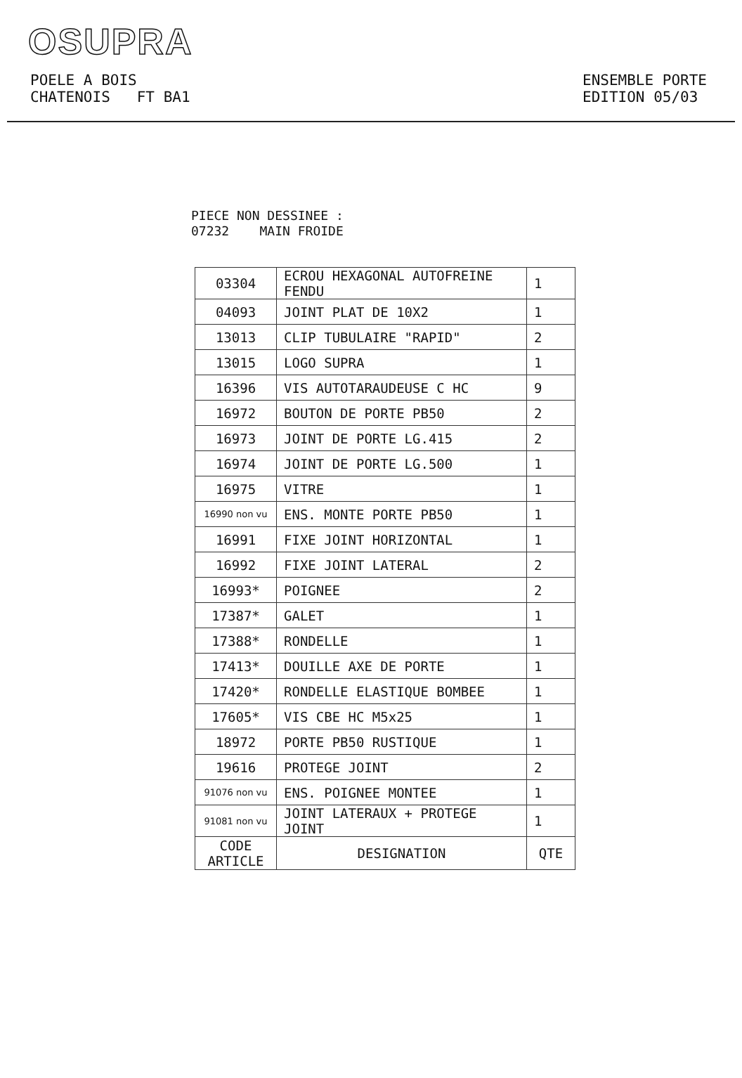OSUPRA
POELE A BOIS
CHATENOIS FT BA1
ENSEMBLE PORTE
EDITION 05/03
PIECE NON DESSINEE :
07232 MAIN FROIDE
| 03304 | ECROU HEXAGONAL AUTOFREINE FENDU | 1 |
| 04093 | JOINT PLAT DE 10X2 | 1 |
| 13013 | CLIP TUBULAIRE "RAPID" | 2 |
| 13015 | LOGO SUPRA | 1 |
| 16396 | VIS AUTOTARAUDEUSE C HC | 9 |
| 16972 | BOUTON DE PORTE PB50 | 2 |
| 16973 | JOINT DE PORTE LG.415 | 2 |
| 16974 | JOINT DE PORTE LG.500 | 1 |
| 16975 | VITRE | 1 |
| 16990 non vu | ENS. MONTE PORTE PB50 | 1 |
| 16991 | FIXE JOINT HORIZONTAL | 1 |
| 16992 | FIXE JOINT LATERAL | 2 |
| 16993* | POIGNEE | 2 |
| 17387* | GALET | 1 |
| 17388* | RONDELLE | 1 |
| 17413* | DOUILLE AXE DE PORTE | 1 |
| 17420* | RONDELLE ELASTIQUE BOMBEE | 1 |
| 17605* | VIS CBE HC M5x25 | 1 |
| 18972 | PORTE PB50 RUSTIQUE | 1 |
| 19616 | PROTEGE JOINT | 2 |
| 91076 non vu | ENS. POIGNEE MONTEE | 1 |
| 91081 non vu | JOINT LATERAUX + PROTEGE JOINT | 1 |
| CODE ARTICLE | DESIGNATION | QTE |